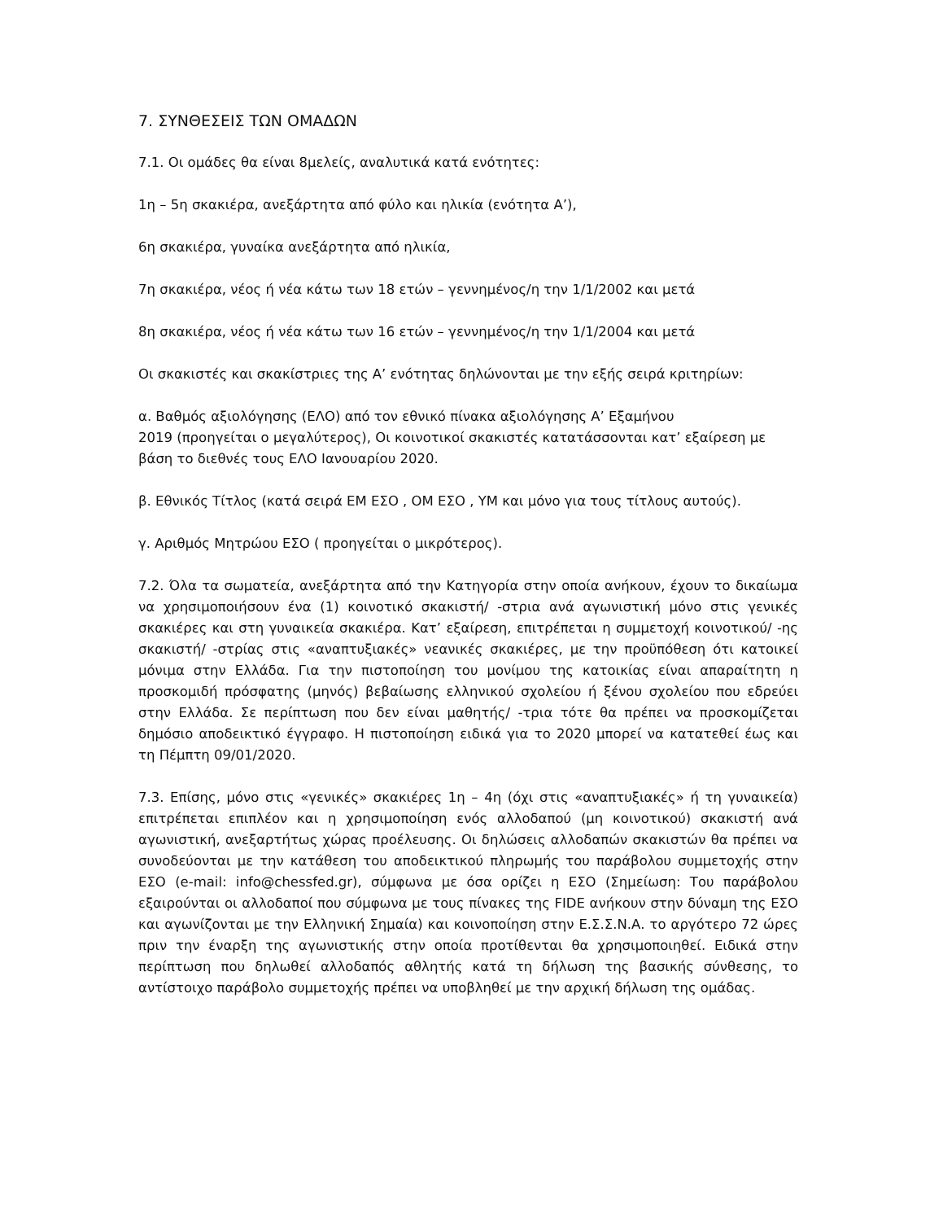7. ΣΥΝΘΕΣΕΙΣ ΤΩΝ ΟΜΑΔΩΝ
7.1. Οι ομάδες θα είναι 8μελείς, αναλυτικά κατά ενότητες:
1η – 5η σκακιέρα, ανεξάρτητα από φύλο και ηλικία (ενότητα Α’),
6η σκακιέρα, γυναίκα ανεξάρτητα από ηλικία,
7η σκακιέρα, νέος ή νέα κάτω των 18 ετών – γεννημένος/η την 1/1/2002 και μετά
8η σκακιέρα, νέος ή νέα κάτω των 16 ετών – γεννημένος/η την 1/1/2004 και μετά
Οι σκακιστές και σκακίστριες της Α’ ενότητας δηλώνονται με την εξής σειρά κριτηρίων:
α. Βαθμός αξιολόγησης (ΕΛΟ) από τον εθνικό πίνακα αξιολόγησης Α’ Εξαμήνου
2019 (προηγείται ο μεγαλύτερος), Οι κοινοτικοί σκακιστές κατατάσσονται κατ’ εξαίρεση με βάση το διεθνές τους ΕΛΟ Ιανουαρίου 2020.
β. Εθνικός Τίτλος (κατά σειρά ΕΜ ΕΣΟ , ΟΜ ΕΣΟ , ΥΜ και μόνο για τους τίτλους αυτούς).
γ. Αριθμός Μητρώου ΕΣΟ ( προηγείται ο μικρότερος).
7.2. Όλα τα σωματεία, ανεξάρτητα από την Κατηγορία στην οποία ανήκουν, έχουν το δικαίωμα να χρησιμοποιήσουν ένα (1) κοινοτικό σκακιστή/ -στρια ανά αγωνιστική μόνο στις γενικές σκακιέρες και στη γυναικεία σκακιέρα. Κατ’ εξαίρεση, επιτρέπεται η συμμετοχή κοινοτικού/ -ης σκακιστή/ -στρίας στις «αναπτυξιακές» νεανικές σκακιέρες, με την προϋπόθεση ότι κατοικεί μόνιμα στην Ελλάδα. Για την πιστοποίηση του μονίμου της κατοικίας είναι απαραίτητη η προσκομιδή πρόσφατης (μηνός) βεβαίωσης ελληνικού σχολείου ή ξένου σχολείου που εδρεύει στην Ελλάδα. Σε περίπτωση που δεν είναι μαθητής/ -τρια τότε θα πρέπει να προσκομίζεται δημόσιο αποδεικτικό έγγραφο. Η πιστοποίηση ειδικά για το 2020 μπορεί να κατατεθεί έως και τη Πέμπτη 09/01/2020.
7.3. Επίσης, μόνο στις «γενικές» σκακιέρες 1η – 4η (όχι στις «αναπτυξιακές» ή τη γυναικεία) επιτρέπεται επιπλέον και η χρησιμοποίηση ενός αλλοδαπού (μη κοινοτικού) σκακιστή ανά αγωνιστική, ανεξαρτήτως χώρας προέλευσης. Οι δηλώσεις αλλοδαπών σκακιστών θα πρέπει να συνοδεύονται με την κατάθεση του αποδεικτικού πληρωμής του παράβολου συμμετοχής στην ΕΣΟ (e-mail: info@chessfed.gr), σύμφωνα με όσα ορίζει η ΕΣΟ (Σημείωση: Του παράβολου εξαιρούνται οι αλλοδαποί που σύμφωνα με τους πίνακες της FIDE ανήκουν στην δύναμη της ΕΣΟ και αγωνίζονται με την Ελληνική Σημαία) και κοινοποίηση στην Ε.Σ.Σ.Ν.Α. το αργότερο 72 ώρες πριν την έναρξη της αγωνιστικής στην οποία προτίθενται θα χρησιμοποιηθεί. Ειδικά στην περίπτωση που δηλωθεί αλλοδαπός αθλητής κατά τη δήλωση της βασικής σύνθεσης, το αντίστοιχο παράβολο συμμετοχής πρέπει να υποβληθεί με την αρχική δήλωση της ομάδας.